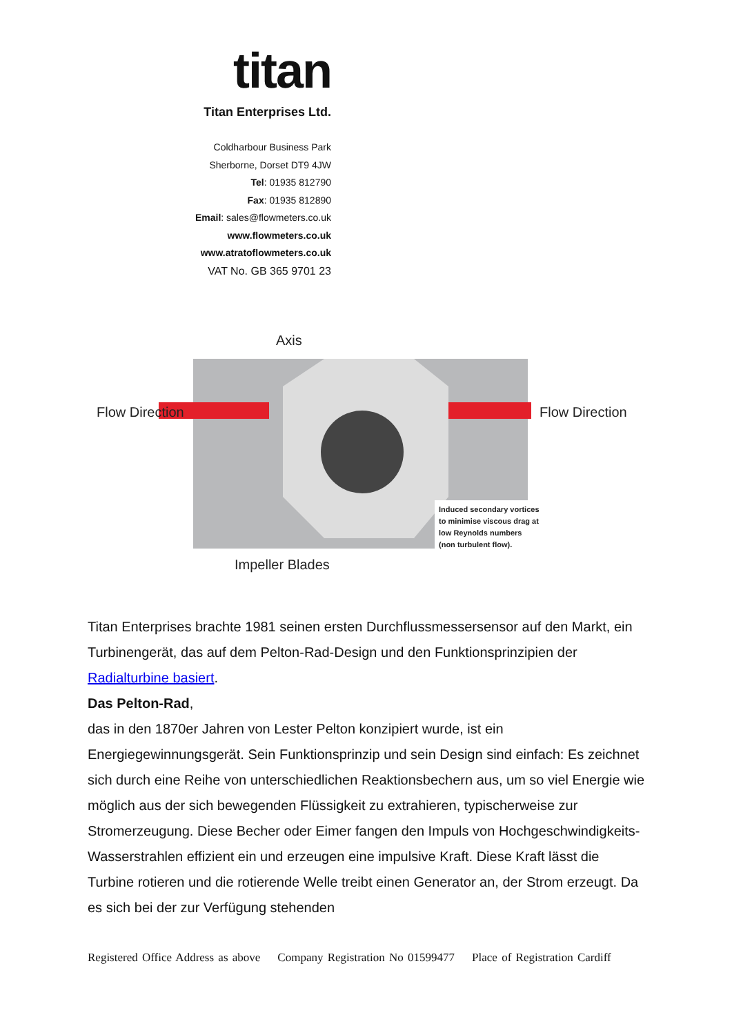titan
Titan Enterprises Ltd.
Coldharbour Business Park
Sherborne, Dorset DT9 4JW
Tel: 01935 812790
Fax: 01935 812890
Email: sales@flowmeters.co.uk
www.flowmeters.co.uk
www.atratoflowmeters.co.uk
VAT No. GB 365 9701 23
Axis
Flow Direction
Flow Direction
Induced secondary vortices to minimise viscous drag at low Reynolds numbers (non turbulent flow).
Impeller Blades
Titan Enterprises brachte 1981 seinen ersten Durchflussmessersensor auf den Markt, ein Turbinengerät, das auf dem Pelton-Rad-Design und den Funktionsprinzipien der Radialturbine basiert.
Das Pelton-Rad,
das in den 1870er Jahren von Lester Pelton konzipiert wurde, ist ein Energiegewinnungsgerät. Sein Funktionsprinzip und sein Design sind einfach: Es zeichnet sich durch eine Reihe von unterschiedlichen Reaktionsbechern aus, um so viel Energie wie möglich aus der sich bewegenden Flüssigkeit zu extrahieren, typischerweise zur Stromerzeugung. Diese Becher oder Eimer fangen den Impuls von Hochgeschwindigkeits-Wasserstrahlen effizient ein und erzeugen eine impulsive Kraft. Diese Kraft lässt die Turbine rotieren und die rotierende Welle treibt einen Generator an, der Strom erzeugt. Da es sich bei der zur Verfügung stehenden
Registered Office Address as above Company Registration No 01599477 Place of Registration Cardiff